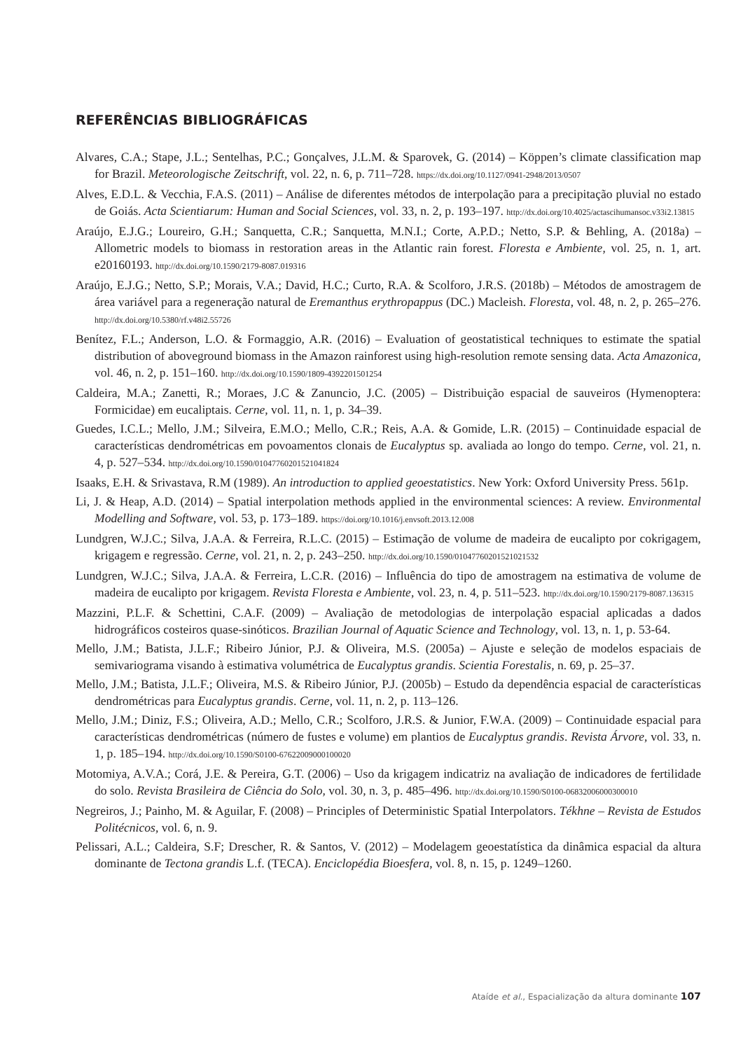REFERÊNCIAS BIBLIOGRÁFICAS
Alvares, C.A.; Stape, J.L.; Sentelhas, P.C.; Gonçalves, J.L.M. & Sparovek, G. (2014) – Köppen’s climate classification map for Brazil. Meteorologische Zeitschrift, vol. 22, n. 6, p. 711–728. https://dx.doi.org/10.1127/0941-2948/2013/0507
Alves, E.D.L. & Vecchia, F.A.S. (2011) – Análise de diferentes métodos de interpolação para a precipitação pluvial no estado de Goiás. Acta Scientiarum: Human and Social Sciences, vol. 33, n. 2, p. 193–197. http://dx.doi.org/10.4025/actascihumansoc.v33i2.13815
Araújo, E.J.G.; Loureiro, G.H.; Sanquetta, C.R.; Sanquetta, M.N.I.; Corte, A.P.D.; Netto, S.P. & Behling, A. (2018a) – Allometric models to biomass in restoration areas in the Atlantic rain forest. Floresta e Ambiente, vol. 25, n. 1, art. e20160193. http://dx.doi.org/10.1590/2179-8087.019316
Araújo, E.J.G.; Netto, S.P.; Morais, V.A.; David, H.C.; Curto, R.A. & Scolforo, J.R.S. (2018b) – Métodos de amostragem de área variável para a regeneração natural de Eremanthus erythropappus (DC.) Macleish. Floresta, vol. 48, n. 2, p. 265–276. http://dx.doi.org/10.5380/rf.v48i2.55726
Benítez, F.L.; Anderson, L.O. & Formaggio, A.R. (2016) – Evaluation of geostatistical techniques to estimate the spatial distribution of aboveground biomass in the Amazon rainforest using high-resolution remote sensing data. Acta Amazonica, vol. 46, n. 2, p. 151–160. http://dx.doi.org/10.1590/1809-4392201501254
Caldeira, M.A.; Zanetti, R.; Moraes, J.C & Zanuncio, J.C. (2005) – Distribuição espacial de sauveiros (Hymenoptera: Formicidae) em eucaliptais. Cerne, vol. 11, n. 1, p. 34–39.
Guedes, I.C.L.; Mello, J.M.; Silveira, E.M.O.; Mello, C.R.; Reis, A.A. & Gomide, L.R. (2015) – Continuidade espacial de características dendrométricas em povoamentos clonais de Eucalyptus sp. avaliada ao longo do tempo. Cerne, vol. 21, n. 4, p. 527–534. http://dx.doi.org/10.1590/01047760201521041824
Isaaks, E.H. & Srivastava, R.M (1989). An introduction to applied geoestatistics. New York: Oxford University Press. 561p.
Li, J. & Heap, A.D. (2014) – Spatial interpolation methods applied in the environmental sciences: A review. Environmental Modelling and Software, vol. 53, p. 173–189. https://doi.org/10.1016/j.envsoft.2013.12.008
Lundgren, W.J.C.; Silva, J.A.A. & Ferreira, R.L.C. (2015) – Estimação de volume de madeira de eucalipto por cokrigagem, krigagem e regressão. Cerne, vol. 21, n. 2, p. 243–250. http://dx.doi.org/10.1590/01047760201521021532
Lundgren, W.J.C.; Silva, J.A.A. & Ferreira, L.C.R. (2016) – Influência do tipo de amostragem na estimativa de volume de madeira de eucalipto por krigagem. Revista Floresta e Ambiente, vol. 23, n. 4, p. 511–523. http://dx.doi.org/10.1590/2179-8087.136315
Mazzini, P.L.F. & Schettini, C.A.F. (2009) – Avaliação de metodologias de interpolação espacial aplicadas a dados hidrográficos costeiros quase-sinóticos. Brazilian Journal of Aquatic Science and Technology, vol. 13, n. 1, p. 53-64.
Mello, J.M.; Batista, J.L.F.; Ribeiro Júnior, P.J. & Oliveira, M.S. (2005a) – Ajuste e seleção de modelos espaciais de semivariograma visando à estimativa volumétrica de Eucalyptus grandis. Scientia Forestalis, n. 69, p. 25–37.
Mello, J.M.; Batista, J.L.F.; Oliveira, M.S. & Ribeiro Júnior, P.J. (2005b) – Estudo da dependência espacial de características dendrométricas para Eucalyptus grandis. Cerne, vol. 11, n. 2, p. 113–126.
Mello, J.M.; Diniz, F.S.; Oliveira, A.D.; Mello, C.R.; Scolforo, J.R.S. & Junior, F.W.A. (2009) – Continuidade espacial para características dendrométricas (número de fustes e volume) em plantios de Eucalyptus grandis. Revista Árvore, vol. 33, n. 1, p. 185–194. http://dx.doi.org/10.1590/S0100-67622009000100020
Motomiya, A.V.A.; Corá, J.E. & Pereira, G.T. (2006) – Uso da krigagem indicatriz na avaliação de indicadores de fertilidade do solo. Revista Brasileira de Ciência do Solo, vol. 30, n. 3, p. 485–496. http://dx.doi.org/10.1590/S0100-06832006000300010
Negreiros, J.; Painho, M. & Aguilar, F. (2008) – Principles of Deterministic Spatial Interpolators. Tékhne – Revista de Estudos Politécnicos, vol. 6, n. 9.
Pelissari, A.L.; Caldeira, S.F; Drescher, R. & Santos, V. (2012) – Modelagem geoestatística da dinâmica espacial da altura dominante de Tectona grandis L.f. (TECA). Enciclopédia Bioesfera, vol. 8, n. 15, p. 1249–1260.
Ataíde et al., Espacialização da altura dominante 107